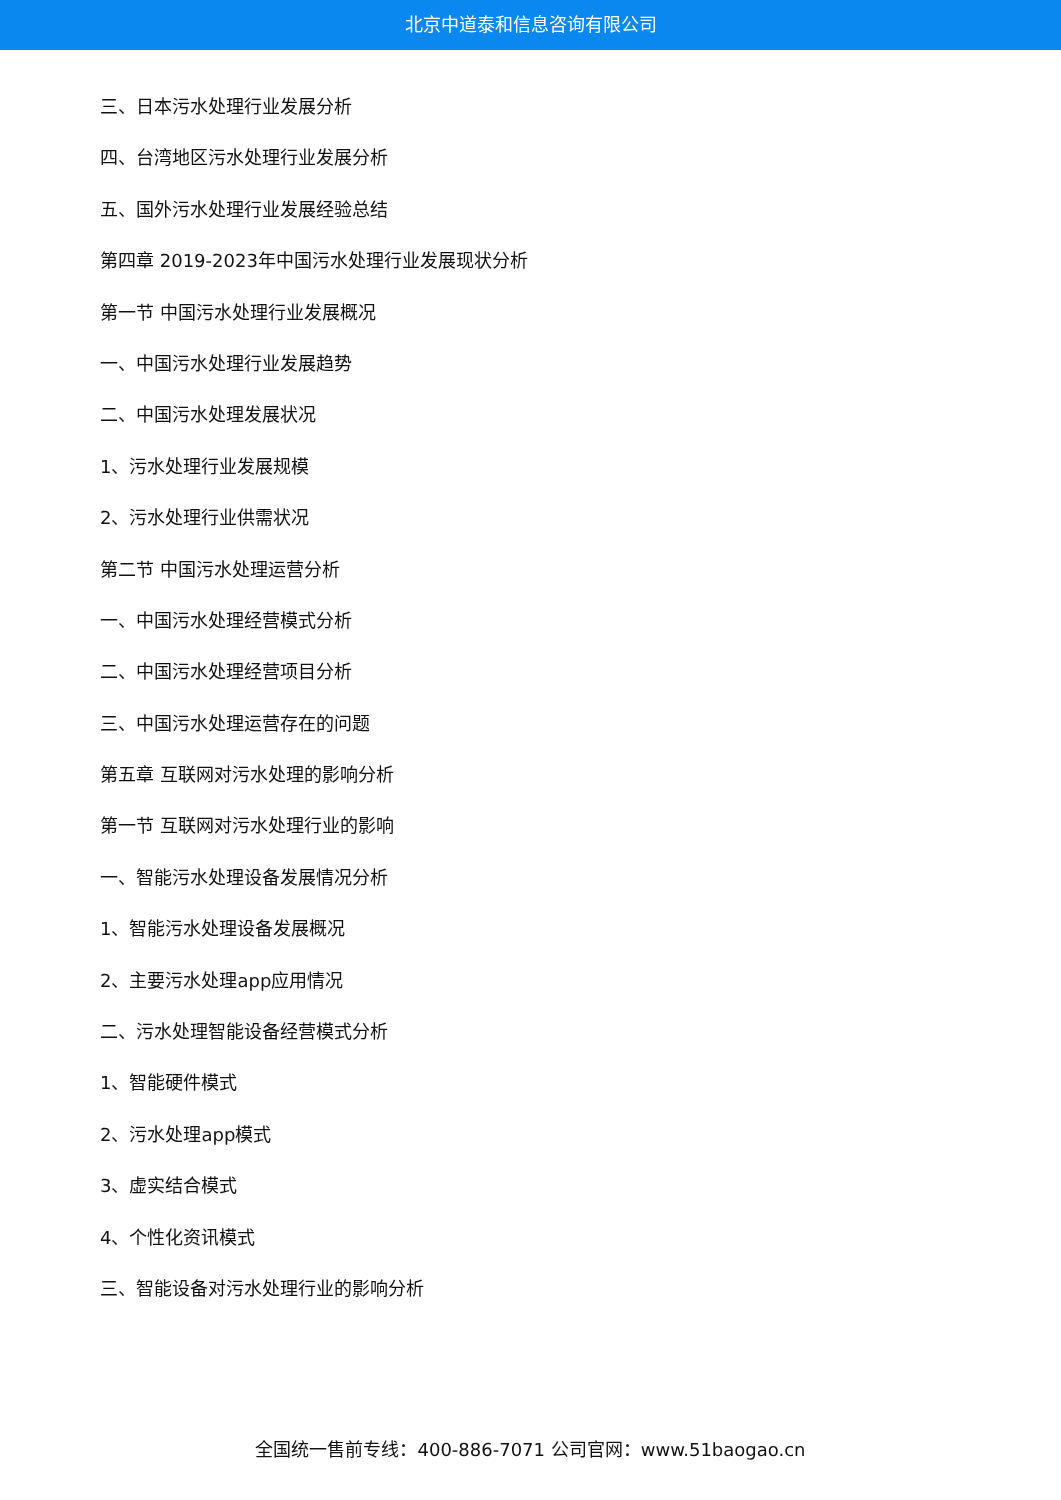北京中道泰和信息咨询有限公司
三、日本污水处理行业发展分析
四、台湾地区污水处理行业发展分析
五、国外污水处理行业发展经验总结
第四章 2019-2023年中国污水处理行业发展现状分析
第一节 中国污水处理行业发展概况
一、中国污水处理行业发展趋势
二、中国污水处理发展状况
1、污水处理行业发展规模
2、污水处理行业供需状况
第二节 中国污水处理运营分析
一、中国污水处理经营模式分析
二、中国污水处理经营项目分析
三、中国污水处理运营存在的问题
第五章 互联网对污水处理的影响分析
第一节 互联网对污水处理行业的影响
一、智能污水处理设备发展情况分析
1、智能污水处理设备发展概况
2、主要污水处理app应用情况
二、污水处理智能设备经营模式分析
1、智能硬件模式
2、污水处理app模式
3、虚实结合模式
4、个性化资讯模式
三、智能设备对污水处理行业的影响分析
全国统一售前专线：400-886-7071 公司官网：www.51baogao.cn